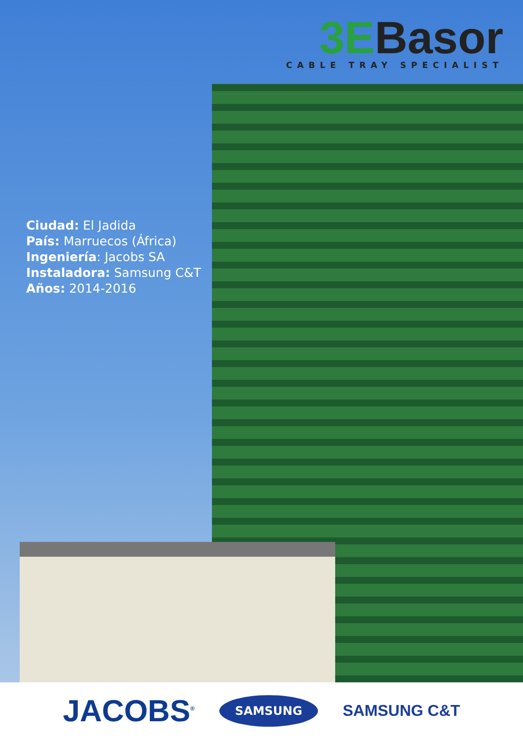3EBasor
CABLE TRAY SPECIALIST
Ciudad: El Jadida
País: Marruecos (África)
Ingeniería: Jacobs SA
Instaladora: Samsung C&T
Años: 2014-2016
JACOBS<sup>®</sup> SAMSUNG SAMSUNG C&T